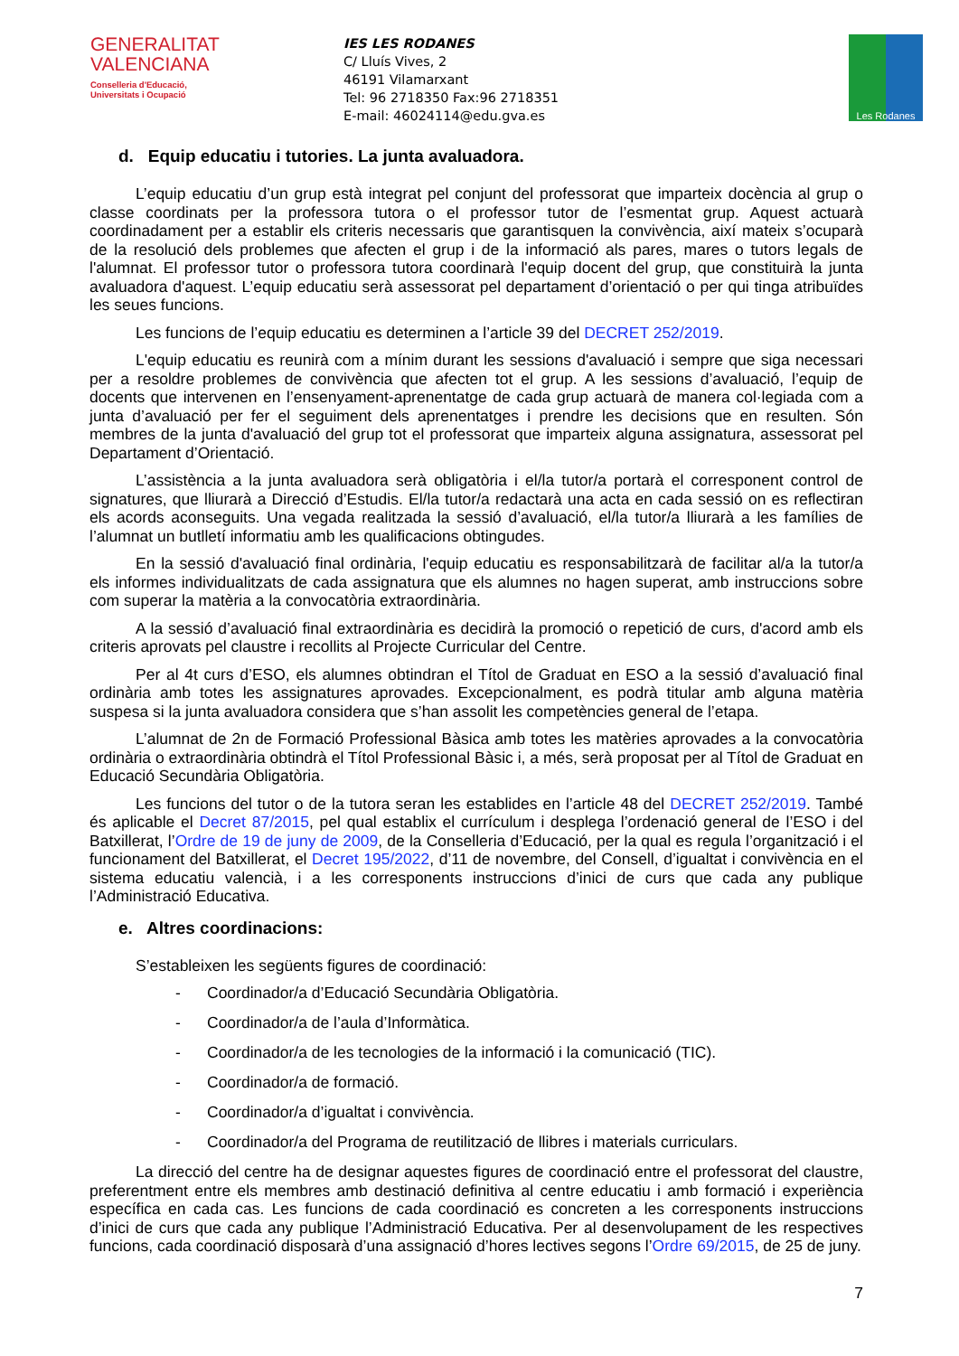GENERALITAT
VALENCIANA
Conselleria d'Educació,
Universitats i Ocupació
IES LES RODANES
C/ Lluís Vives, 2
46191 Vilamarxant
Tel: 96 2718350 Fax:96 2718351
E-mail: 46024114@edu.gva.es
Les Rodanes
d. Equip educatiu i tutories. La junta avaluadora.
L’equip educatiu d’un grup està integrat pel conjunt del professorat que imparteix docència al grup o classe coordinats per la professora tutora o el professor tutor de l’esmentat grup. Aquest actuarà coordinadament per a establir els criteris necessaris que garantisquen la convivència, així mateix s’ocuparà de la resolució dels problemes que afecten el grup i de la informació als pares, mares o tutors legals de l'alumnat. El professor tutor o professora tutora coordinarà l'equip docent del grup, que constituirà la junta avaluadora d'aquest. L’equip educatiu serà assessorat pel departament d’orientació o per qui tinga atribuïdes les seues funcions.
Les funcions de l’equip educatiu es determinen a l’article 39 del DECRET 252/2019.
L'equip educatiu es reunirà com a mínim durant les sessions d'avaluació i sempre que siga necessari per a resoldre problemes de convivència que afecten tot el grup. A les sessions d’avaluació, l’equip de docents que intervenen en l’ensenyament-aprenentatge de cada grup actuarà de manera col·legiada com a junta d’avaluació per fer el seguiment dels aprenentatges i prendre les decisions que en resulten. Són membres de la junta d'avaluació del grup tot el professorat que imparteix alguna assignatura, assessorat pel Departament d’Orientació.
L’assistència a la junta avaluadora serà obligatòria i el/la tutor/a portarà el corresponent control de signatures, que lliurarà a Direcció d’Estudis. El/la tutor/a redactarà una acta en cada sessió on es reflectiran els acords aconseguits. Una vegada realitzada la sessió d’avaluació, el/la tutor/a lliurarà a les famílies de l’alumnat un butlletí informatiu amb les qualificacions obtingudes.
En la sessió d'avaluació final ordinària, l'equip educatiu es responsabilitzarà de facilitar al/a la tutor/a els informes individualitzats de cada assignatura que els alumnes no hagen superat, amb instruccions sobre com superar la matèria a la convocatòria extraordinària.
A la sessió d’avaluació final extraordinària es decidirà la promoció o repetició de curs, d'acord amb els criteris aprovats pel claustre i recollits al Projecte Curricular del Centre.
Per al 4t curs d’ESO, els alumnes obtindran el Títol de Graduat en ESO a la sessió d’avaluació final ordinària amb totes les assignatures aprovades. Excepcionalment, es podrà titular amb alguna matèria suspesa si la junta avaluadora considera que s’han assolit les competències general de l’etapa.
L’alumnat de 2n de Formació Professional Bàsica amb totes les matèries aprovades a la convocatòria ordinària o extraordinària obtindrà el Títol Professional Bàsic i, a més, serà proposat per al Títol de Graduat en Educació Secundària Obligatòria.
Les funcions del tutor o de la tutora seran les establides en l’article 48 del DECRET 252/2019. També és aplicable el Decret 87/2015, pel qual establix el currículum i desplega l’ordenació general de l’ESO i del Batxillerat, l’Ordre de 19 de juny de 2009, de la Conselleria d’Educació, per la qual es regula l’organització i el funcionament del Batxillerat, el Decret 195/2022, d’11 de novembre, del Consell, d’igualtat i convivència en el sistema educatiu valencià, i a les corresponents instruccions d’inici de curs que cada any publique l’Administració Educativa.
e. Altres coordinacions:
S’estableixen les següents figures de coordinació:
- Coordinador/a d’Educació Secundària Obligatòria.
- Coordinador/a de l’aula d’Informàtica.
- Coordinador/a de les tecnologies de la informació i la comunicació (TIC).
- Coordinador/a de formació.
- Coordinador/a d’igualtat i convivència.
- Coordinador/a del Programa de reutilització de llibres i materials curriculars.
La direcció del centre ha de designar aquestes figures de coordinació entre el professorat del claustre, preferentment entre els membres amb destinació definitiva al centre educatiu i amb formació i experiència específica en cada cas. Les funcions de cada coordinació es concreten a les corresponents instruccions d’inici de curs que cada any publique l’Administració Educativa. Per al desenvolupament de les respectives funcions, cada coordinació disposarà d’una assignació d’hores lectives segons l’Ordre 69/2015, de 25 de juny.
7